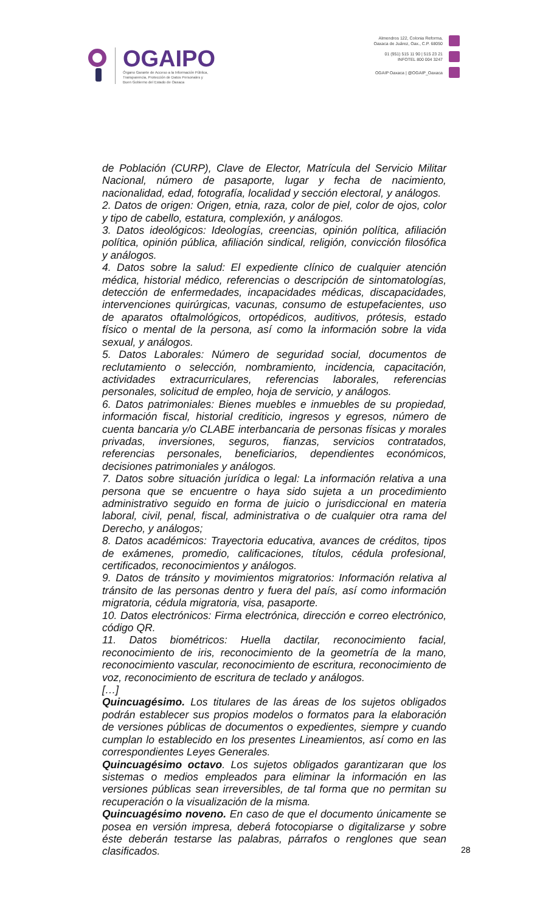OGAIPO
Órgano Garante de Acceso a la Información Pública,
Transparencia, Protección de Datos Personales y
Buen Gobierno del Estado de Oaxaca
Almendros 122, Colonia Reforma,
Oaxaca de Juárez, Oax., C.P. 68050
01 (951) 515 11 90 | 515 23 21
INFOTEL 800 004 3247
OGAIP Oaxaca | @OGAIP_Oaxaca
de Población (CURP), Clave de Elector, Matrícula del Servicio Militar Nacional, número de pasaporte, lugar y fecha de nacimiento, nacionalidad, edad, fotografía, localidad y sección electoral, y análogos.
2. Datos de origen: Origen, etnia, raza, color de piel, color de ojos, color y tipo de cabello, estatura, complexión, y análogos.
3. Datos ideológicos: Ideologías, creencias, opinión política, afiliación política, opinión pública, afiliación sindical, religión, convicción filosófica y análogos.
4. Datos sobre la salud: El expediente clínico de cualquier atención médica, historial médico, referencias o descripción de sintomatologías, detección de enfermedades, incapacidades médicas, discapacidades, intervenciones quirúrgicas, vacunas, consumo de estupefacientes, uso de aparatos oftalmológicos, ortopédicos, auditivos, prótesis, estado físico o mental de la persona, así como la información sobre la vida sexual, y análogos.
5. Datos Laborales: Número de seguridad social, documentos de reclutamiento o selección, nombramiento, incidencia, capacitación, actividades extracurriculares, referencias laborales, referencias personales, solicitud de empleo, hoja de servicio, y análogos.
6. Datos patrimoniales: Bienes muebles e inmuebles de su propiedad, información fiscal, historial crediticio, ingresos y egresos, número de cuenta bancaria y/o CLABE interbancaria de personas físicas y morales privadas, inversiones, seguros, fianzas, servicios contratados, referencias personales, beneficiarios, dependientes económicos, decisiones patrimoniales y análogos.
7. Datos sobre situación jurídica o legal: La información relativa a una persona que se encuentre o haya sido sujeta a un procedimiento administrativo seguido en forma de juicio o jurisdiccional en materia laboral, civil, penal, fiscal, administrativa o de cualquier otra rama del Derecho, y análogos;
8. Datos académicos: Trayectoria educativa, avances de créditos, tipos de exámenes, promedio, calificaciones, títulos, cédula profesional, certificados, reconocimientos y análogos.
9. Datos de tránsito y movimientos migratorios: Información relativa al tránsito de las personas dentro y fuera del país, así como información migratoria, cédula migratoria, visa, pasaporte.
10. Datos electrónicos: Firma electrónica, dirección e correo electrónico, código QR.
11. Datos biométricos: Huella dactilar, reconocimiento facial, reconocimiento de iris, reconocimiento de la geometría de la mano, reconocimiento vascular, reconocimiento de escritura, reconocimiento de voz, reconocimiento de escritura de teclado y análogos.
[…]
Quincuagésimo. Los titulares de las áreas de los sujetos obligados podrán establecer sus propios modelos o formatos para la elaboración de versiones públicas de documentos o expedientes, siempre y cuando cumplan lo establecido en los presentes Lineamientos, así como en las correspondientes Leyes Generales.
Quincuagésimo octavo. Los sujetos obligados garantizaran que los sistemas o medios empleados para eliminar la información en las versiones públicas sean irreversibles, de tal forma que no permitan su recuperación o la visualización de la misma.
Quincuagésimo noveno. En caso de que el documento únicamente se posea en versión impresa, deberá fotocopiarse o digitalizarse y sobre éste deberán testarse las palabras, párrafos o renglones que sean clasificados.
28